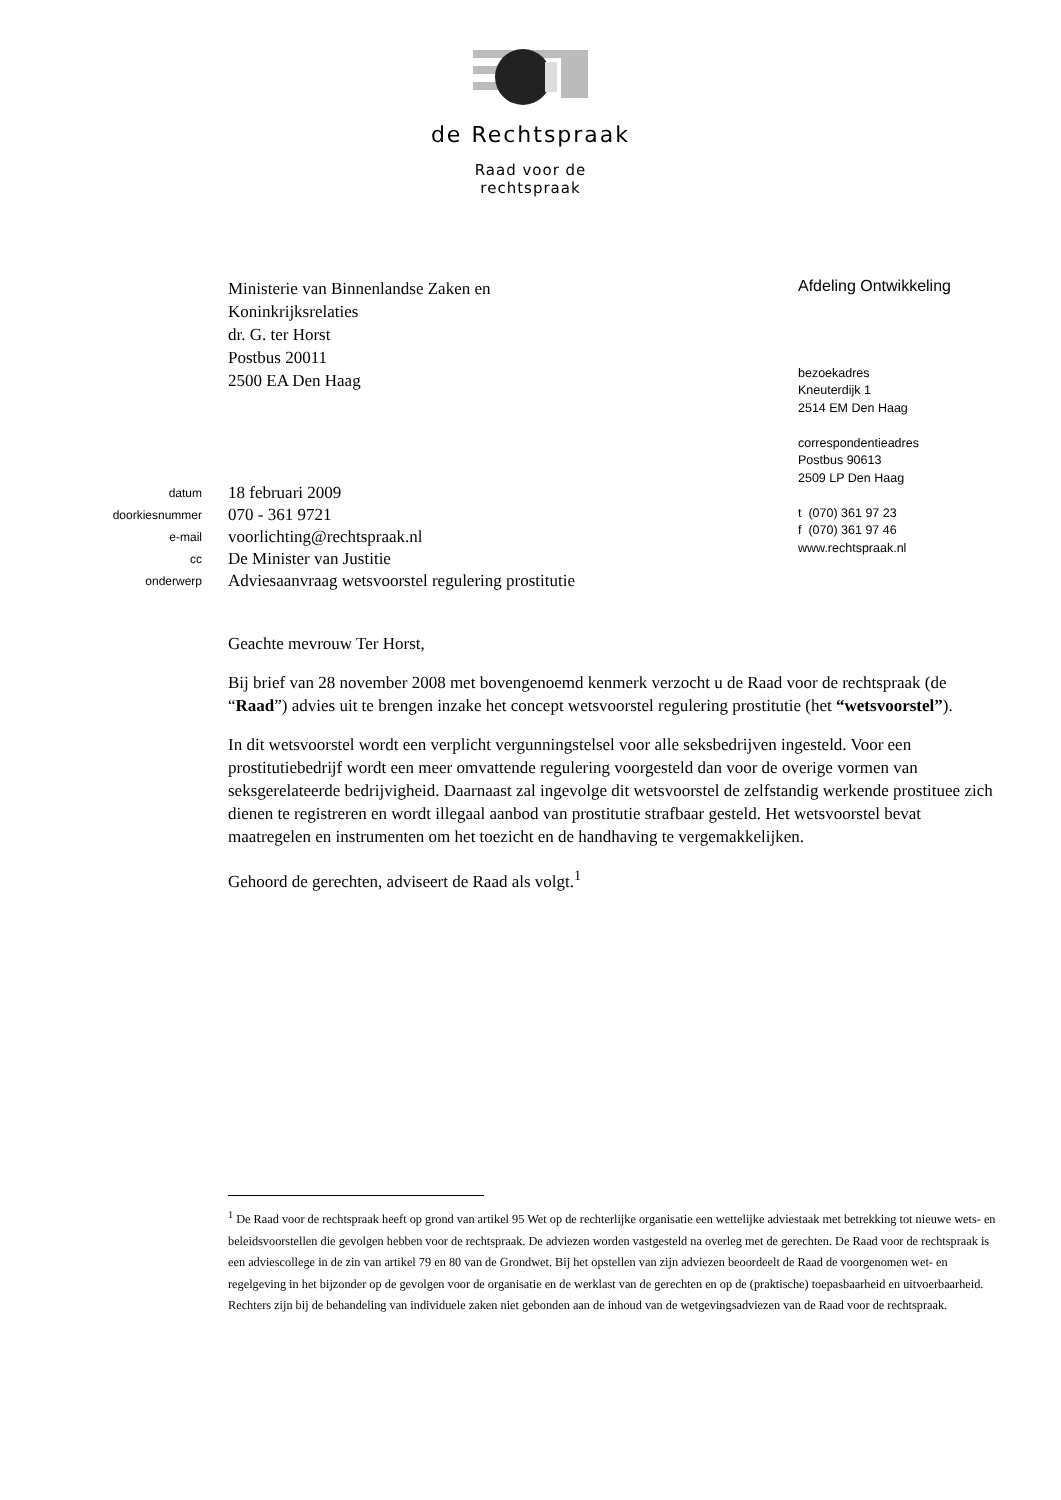de Rechtspraak
Raad voor de
rechtspraak
Ministerie van Binnenlandse Zaken en
Koninkrijksrelaties
dr. G. ter Horst
Postbus 20011
2500 EA Den Haag
Afdeling Ontwikkeling
bezoekadres
Kneuterdijk 1
2514 EM Den Haag
correspondentieadres
Postbus 90613
2509 LP Den Haag
t (070) 361 97 23
f (070) 361 97 46
www.rechtspraak.nl
| datum | 18 februari 2009 |
| doorkiesnummer | 070 - 361 9721 |
| e-mail | voorlichting@rechtspraak.nl |
| cc | De Minister van Justitie |
| onderwerp | Adviesaanvraag wetsvoorstel regulering prostitutie |
Geachte mevrouw Ter Horst,
Bij brief van 28 november 2008 met bovengenoemd kenmerk verzocht u de Raad voor de rechtspraak (de “Raad”) advies uit te brengen inzake het concept wetsvoorstel regulering prostitutie (het “wetsvoorstel”).
In dit wetsvoorstel wordt een verplicht vergunningstelsel voor alle seksbedrijven ingesteld. Voor een prostitutiebedrijf wordt een meer omvattende regulering voorgesteld dan voor de overige vormen van seksgerelateerde bedrijvigheid. Daarnaast zal ingevolge dit wetsvoorstel de zelfstandig werkende prostituee zich dienen te registreren en wordt illegaal aanbod van prostitutie strafbaar gesteld. Het wetsvoorstel bevat maatregelen en instrumenten om het toezicht en de handhaving te vergemakkelijken.
Gehoord de gerechten, adviseert de Raad als volgt.<sup>1</sup>
<sup>1</sup> De Raad voor de rechtspraak heeft op grond van artikel 95 Wet op de rechterlijke organisatie een wettelijke adviestaak met betrekking tot nieuwe wets- en beleidsvoorstellen die gevolgen hebben voor de rechtspraak. De adviezen worden vastgesteld na overleg met de gerechten. De Raad voor de rechtspraak is een adviescollege in de zin van artikel 79 en 80 van de Grondwet. Bij het opstellen van zijn adviezen beoordeelt de Raad de voorgenomen wet- en regelgeving in het bijzonder op de gevolgen voor de organisatie en de werklast van de gerechten en op de (praktische) toepasbaarheid en uitvoerbaarheid. Rechters zijn bij de behandeling van individuele zaken niet gebonden aan de inhoud van de wetgevingsadviezen van de Raad voor de rechtspraak.